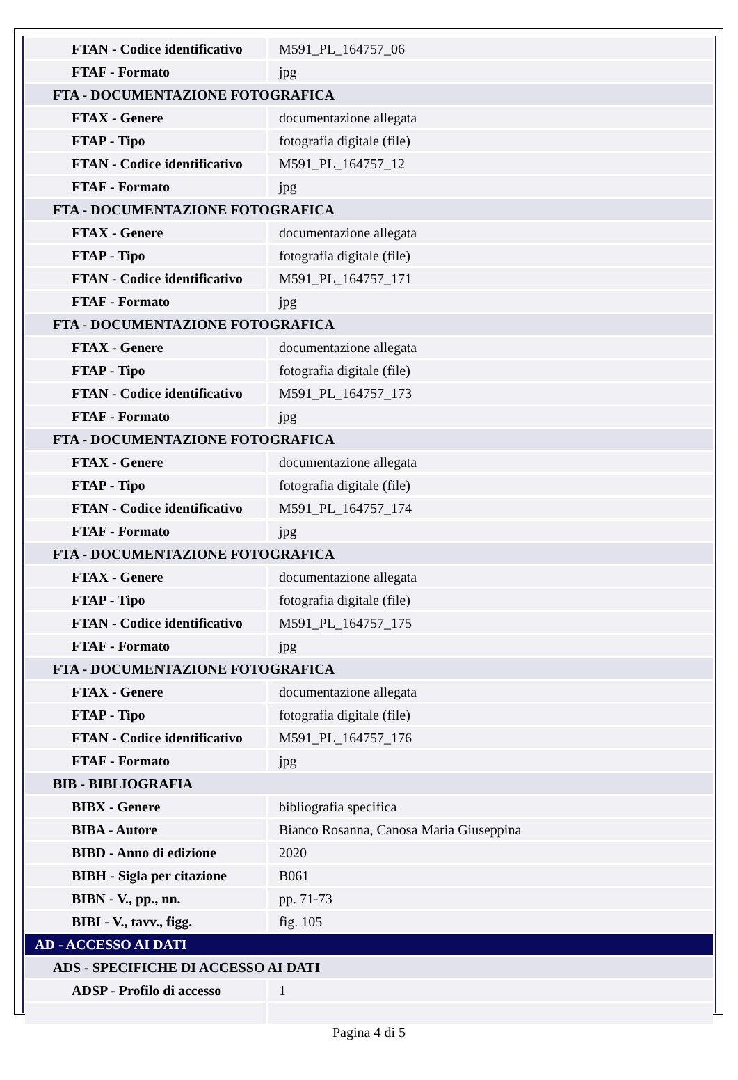| FTAN - Codice identificativo | M591_PL_164757_06 |
| FTAF - Formato | jpg |
| FTA - DOCUMENTAZIONE FOTOGRAFICA | |
| FTAX - Genere | documentazione allegata |
| FTAP - Tipo | fotografia digitale (file) |
| FTAN - Codice identificativo | M591_PL_164757_12 |
| FTAF - Formato | jpg |
| FTA - DOCUMENTAZIONE FOTOGRAFICA | |
| FTAX - Genere | documentazione allegata |
| FTAP - Tipo | fotografia digitale (file) |
| FTAN - Codice identificativo | M591_PL_164757_171 |
| FTAF - Formato | jpg |
| FTA - DOCUMENTAZIONE FOTOGRAFICA | |
| FTAX - Genere | documentazione allegata |
| FTAP - Tipo | fotografia digitale (file) |
| FTAN - Codice identificativo | M591_PL_164757_173 |
| FTAF - Formato | jpg |
| FTA - DOCUMENTAZIONE FOTOGRAFICA | |
| FTAX - Genere | documentazione allegata |
| FTAP - Tipo | fotografia digitale (file) |
| FTAN - Codice identificativo | M591_PL_164757_174 |
| FTAF - Formato | jpg |
| FTA - DOCUMENTAZIONE FOTOGRAFICA | |
| FTAX - Genere | documentazione allegata |
| FTAP - Tipo | fotografia digitale (file) |
| FTAN - Codice identificativo | M591_PL_164757_175 |
| FTAF - Formato | jpg |
| FTA - DOCUMENTAZIONE FOTOGRAFICA | |
| FTAX - Genere | documentazione allegata |
| FTAP - Tipo | fotografia digitale (file) |
| FTAN - Codice identificativo | M591_PL_164757_176 |
| FTAF - Formato | jpg |
| BIB - BIBLIOGRAFIA | |
| BIBX - Genere | bibliografia specifica |
| BIBA - Autore | Bianco Rosanna, Canosa Maria Giuseppina |
| BIBD - Anno di edizione | 2020 |
| BIBH - Sigla per citazione | B061 |
| BIBN - V., pp., nn. | pp. 71-73 |
| BIBI - V., tavv., figg. | fig. 105 |
| AD - ACCESSO AI DATI | |
| ADS - SPECIFICHE DI ACCESSO AI DATI | |
| ADSP - Profilo di accesso | 1 |
Pagina 4 di 5